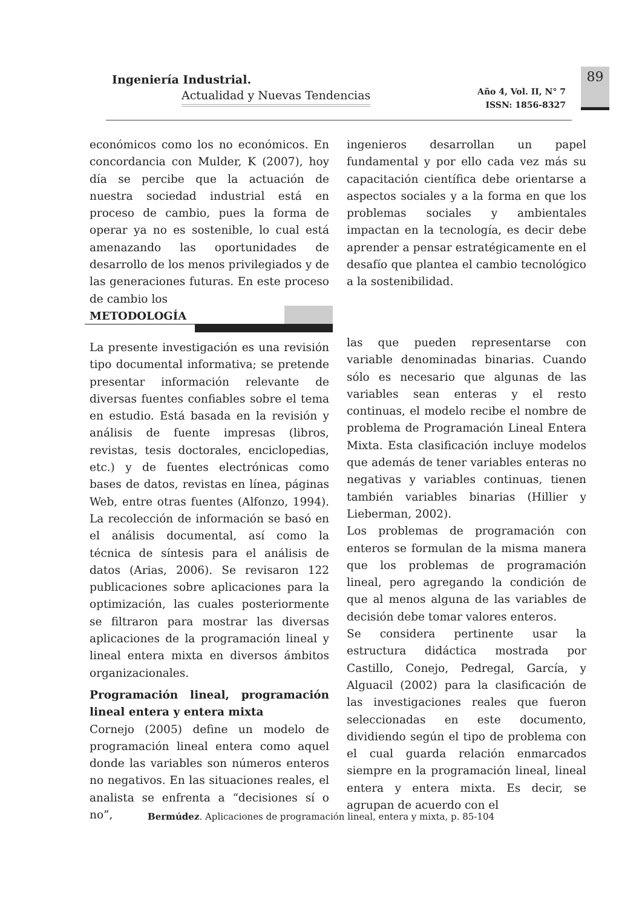Ingeniería Industrial.
Actualidad y Nuevas Tendencias
Año 4, Vol. II, N° 7
ISSN: 1856-8327
89
económicos como los no económicos. En concordancia con Mulder, K (2007), hoy día se percibe que la actuación de nuestra sociedad industrial está en proceso de cambio, pues la forma de operar ya no es sostenible, lo cual está amenazando las oportunidades de desarrollo de los menos privilegiados y de las generaciones futuras. En este proceso de cambio los
ingenieros desarrollan un papel fundamental y por ello cada vez más su capacitación científica debe orientarse a aspectos sociales y a la forma en que los problemas sociales y ambientales impactan en la tecnología, es decir debe aprender a pensar estratégicamente en el desafío que plantea el cambio tecnológico a la sostenibilidad.
METODOLOGÍA
La presente investigación es una revisión tipo documental informativa; se pretende presentar información relevante de diversas fuentes confiables sobre el tema en estudio. Está basada en la revisión y análisis de fuente impresas (libros, revistas, tesis doctorales, enciclopedias, etc.) y de fuentes electrónicas como bases de datos, revistas en línea, páginas Web, entre otras fuentes (Alfonzo, 1994). La recolección de información se basó en el análisis documental, así como la técnica de síntesis para el análisis de datos (Arias, 2006). Se revisaron 122 publicaciones sobre aplicaciones para la optimización, las cuales posteriormente se filtraron para mostrar las diversas aplicaciones de la programación lineal y lineal entera mixta en diversos ámbitos organizacionales.
Programación lineal, programación lineal entera y entera mixta
Cornejo (2005) define un modelo de programación lineal entera como aquel donde las variables son números enteros no negativos. En las situaciones reales, el analista se enfrenta a “decisiones sí o no”,
las que pueden representarse con variable denominadas binarias. Cuando sólo es necesario que algunas de las variables sean enteras y el resto continuas, el modelo recibe el nombre de problema de Programación Lineal Entera Mixta. Esta clasificación incluye modelos que además de tener variables enteras no negativas y variables continuas, tienen también variables binarias (Hillier y Lieberman, 2002).
Los problemas de programación con enteros se formulan de la misma manera que los problemas de programación lineal, pero agregando la condición de que al menos alguna de las variables de decisión debe tomar valores enteros.
Se considera pertinente usar la estructura didáctica mostrada por Castillo, Conejo, Pedregal, García, y Alguacil (2002) para la clasificación de las investigaciones reales que fueron seleccionadas en este documento, dividiendo según el tipo de problema con el cual guarda relación enmarcados siempre en la programación lineal, lineal entera y entera mixta. Es decir, se agrupan de acuerdo con el
Bermúdez. Aplicaciones de programación lineal, entera y mixta, p. 85-104